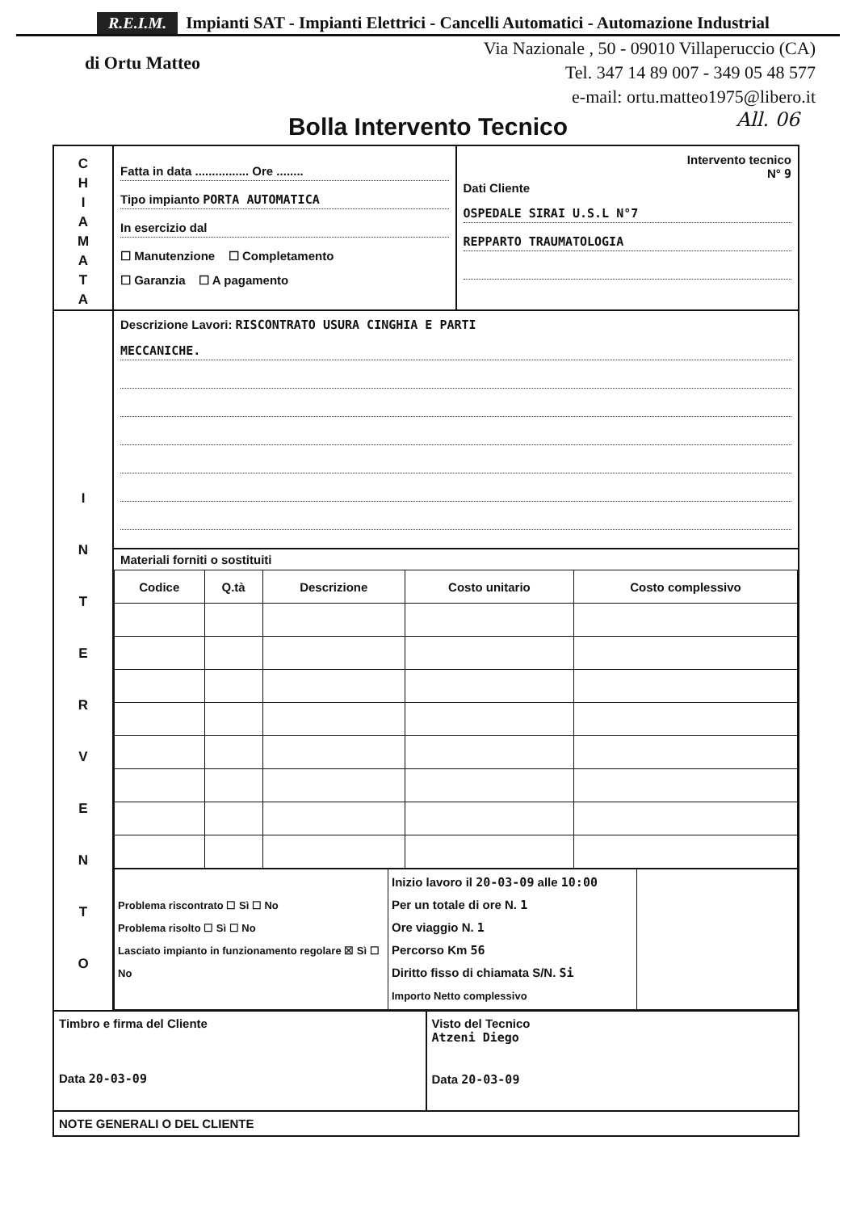R.E.I.M. Impianti SAT - Impianti Elettrici - Cancelli Automatici - Automazione Industrial
di Ortu Matteo
Via Nazionale , 50 - 09010 Villaperuccio (CA)
Tel. 347 14 89 007 - 349 05 48 577
e-mail: ortu.matteo1975@libero.it
Bolla Intervento Tecnico All. 06
C
H
I
A
M
A
T
A
Fatta in data ................ Ore ........
Tipo impianto PORTA AUTOMATICA
In esercizio dal
☐ Manutenzione ☐ Completamento
☐ Garanzia ☐ A pagamento
Intervento tecnico
N° 9
Dati Cliente
OSPEDALE SIRAI U.S.L N°7
REPPARTO TRAUMATOLOGIA
I
N
T
E
R
V
E
N
T
O
Descrizione Lavori: RISCONTRATO USURA CINGHIA E PARTI
MECCANICHE.
Materiali forniti o sostituiti
| Codice | Q.tà | Descrizione | Costo unitario | Costo complessivo |
| --- | --- | --- | --- | --- |
| Problema riscontrato ☐ Sì ☐ No Problema risolto ☐ Sì ☐ No Lasciato impianto in funzionamento regolare ☒ Sì ☐ No | Inizio lavoro il 20-03-09 alle 10:00 Per un totale di ore N. 1 Ore viaggio N. 1 Percorso Km 56 Diritto fisso di chiamata S/N. Si Importo Netto complessivo | |
Timbro e firma del Cliente
Data 20-03-09
Visto del Tecnico
Atzeni Diego
Data 20-03-09
NOTE GENERALI O DEL CLIENTE